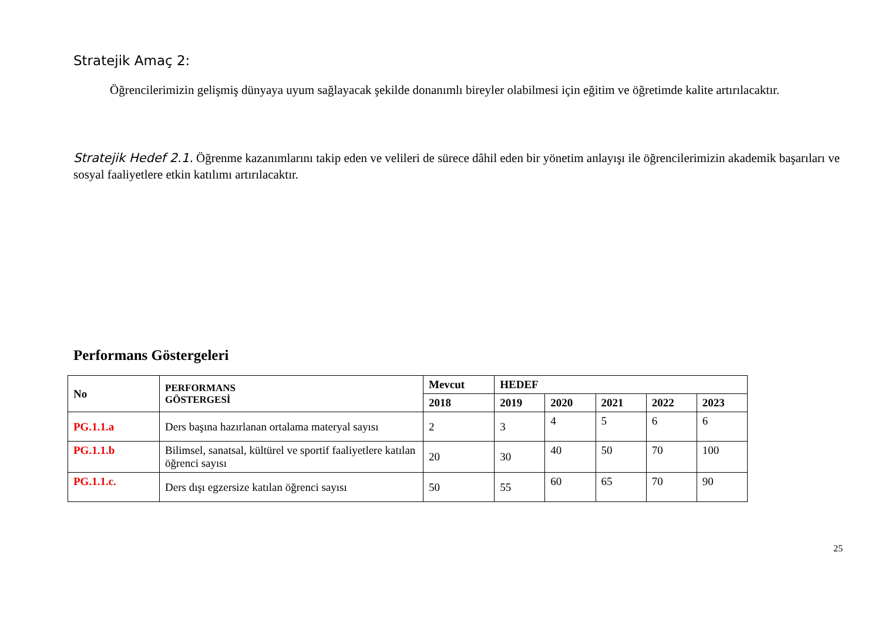Stratejik Amaç 2:
Öğrencilerimizin gelişmiş dünyaya uyum sağlayacak şekilde donanımlı bireyler olabilmesi için eğitim ve öğretimde kalite artırılacaktır.
Stratejik Hedef 2.1. Öğrenme kazanımlarını takip eden ve velileri de sürece dâhil eden bir yönetim anlayışı ile öğrencilerimizin akademik başarıları ve sosyal faaliyetlere etkin katılımı artırılacaktır.
Performans Göstergeleri
| No | PERFORMANS GÖSTERGESİ | Mevcut | HEDEF | | | | |
| --- | --- | --- | --- | --- | --- | --- | --- |
| | | 2018 | 2019 | 2020 | 2021 | 2022 | 2023 |
| PG.1.1.a | Ders başına hazırlanan ortalama materyal sayısı | 2 | 3 | 4 | 5 | 6 | 6 |
| PG.1.1.b | Bilimsel, sanatsal, kültürel ve sportif faaliyetlere katılan öğrenci sayısı | 20 | 30 | 40 | 50 | 70 | 100 |
| PG.1.1.c. | Ders dışı egzersize katılan öğrenci sayısı | 50 | 55 | 60 | 65 | 70 | 90 |
25